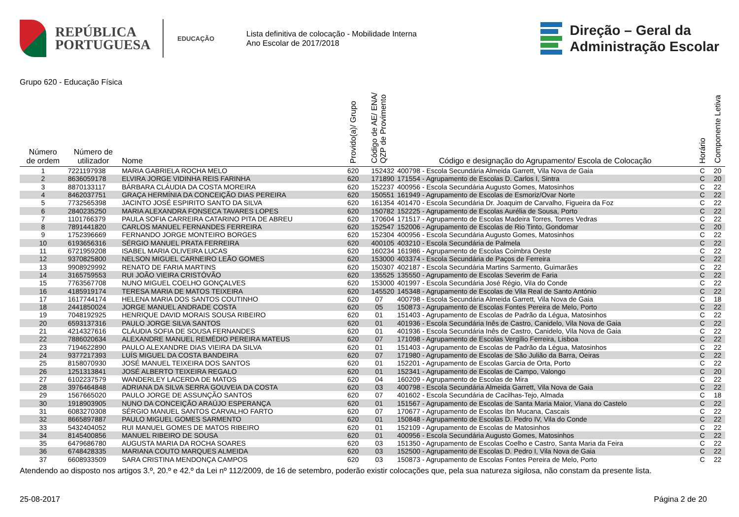REPÚBLICA
PORTUGUESA
EDUCAÇÃO
Lista definitiva de colocação - Mobilidade Interna
Ano Escolar de 2017/2018
Direção – Geral da
Administração Escolar
Grupo 620 - Educação Física
| Número de ordem | Número de utilizador | Nome | Provido(a)/ Grupo | Código de AE/ ENA/ QZP de Provimento | Código e designação do Agrupamento/ Escola de Colocação | Horário | Componente Letiva |
| --- | --- | --- | --- | --- | --- | --- | --- |
| 1 | 7221197938 | MARIA GABRIELA ROCHA MELO | 620 | 152432 | 400798 - Escola Secundária Almeida Garrett, Vila Nova de Gaia | C | 20 |
| 2 | 8636059178 | ELVIRA JORGE VIDINHA REIS FARINHA | 620 | 171890 | 171554 - Agrupamento de Escolas D. Carlos I, Sintra | C | 20 |
| 3 | 8870133117 | BÁRBARA CLÁUDIA DA COSTA MOREIRA | 620 | 152237 | 400956 - Escola Secundária Augusto Gomes, Matosinhos | C | 22 |
| 4 | 8462037751 | GRAÇA HERMÍNIA DA CONCEIÇÃO DIAS PEREIRA | 620 | 150551 | 161949 - Agrupamento de Escolas de Esmoriz/Ovar Norte | C | 22 |
| 5 | 7732565398 | JACINTO JOSÉ ESPIRITO SANTO DA SILVA | 620 | 161354 | 401470 - Escola Secundária Dr. Joaquim de Carvalho, Figueira da Foz | C | 22 |
| 6 | 2840235250 | MARIA ALEXANDRA FONSECA TAVARES LOPES | 620 | 150782 | 152225 - Agrupamento de Escolas Aurélia de Sousa, Porto | C | 22 |
| 7 | 1101766379 | PAULA SOFIA CARREIRA CATARINO PITA DE ABREU | 620 | 170604 | 171517 - Agrupamento de Escolas Madeira Torres, Torres Vedras | C | 22 |
| 8 | 7891441820 | CARLOS MANUEL FERNANDES FERREIRA | 620 | 152547 | 152006 - Agrupamento de Escolas de Rio Tinto, Gondomar | C | 20 |
| 9 | 1752396669 | FERNANDO JORGE MONTEIRO BORGES | 620 | 152304 | 400956 - Escola Secundária Augusto Gomes, Matosinhos | C | 22 |
| 10 | 6193656316 | SÉRGIO MANUEL PRATA FERREIRA | 620 | 400105 | 403210 - Escola Secundária de Palmela | C | 22 |
| 11 | 6721959208 | ISABEL MARIA OLIVEIRA LUCAS | 620 | 160234 | 161986 - Agrupamento de Escolas Coimbra Oeste | C | 22 |
| 12 | 9370825800 | NELSON MIGUEL CARNEIRO LEÃO GOMES | 620 | 153000 | 403374 - Escola Secundária de Paços de Ferreira | C | 22 |
| 13 | 9908929992 | RENATO DE FARIA MARTINS | 620 | 150307 | 402187 - Escola Secundária Martins Sarmento, Guimarães | C | 22 |
| 14 | 3165759553 | RUI JOÃO VIEIRA CRISTÓVÃO | 620 | 135525 | 135550 - Agrupamento de Escolas Severim de Faria | C | 22 |
| 15 | 7763567708 | NUNO MIGUEL COELHO GONÇALVES | 620 | 153000 | 401997 - Escola Secundária José Régio, Vila do Conde | C | 22 |
| 16 | 4185919174 | TERESA MARIA DE MATOS TEIXEIRA | 620 | 145520 | 145348 - Agrupamento de Escolas de Vila Real de Santo António | C | 22 |
| 17 | 1617744174 | HELENA MARIA DOS SANTOS COUTINHO | 620 | 07 | 400798 - Escola Secundária Almeida Garrett, Vila Nova de Gaia | C | 18 |
| 18 | 2441850024 | JORGE MANUEL ANDRADE COSTA | 620 | 05 | 150873 - Agrupamento de Escolas Fontes Pereira de Melo, Porto | C | 22 |
| 19 | 7048192925 | HENRIQUE DAVID MORAIS SOUSA RIBEIRO | 620 | 01 | 151403 - Agrupamento de Escolas de Padrão da Légua, Matosinhos | C | 22 |
| 20 | 6593137316 | PAULO JORGE SILVA SANTOS | 620 | 01 | 401936 - Escola Secundária Inês de Castro, Canidelo, Vila Nova de Gaia | C | 22 |
| 21 | 4214327616 | CLÁUDIA SOFIA DE SOUSA FERNANDES | 620 | 01 | 401936 - Escola Secundária Inês de Castro, Canidelo, Vila Nova de Gaia | C | 22 |
| 22 | 7886020634 | ALEXANDRE MANUEL REMÉDIO PEREIRA MATEUS | 620 | 07 | 171098 - Agrupamento de Escolas Vergílio Ferreira, Lisboa | C | 22 |
| 23 | 7194622890 | PAULO ALEXANDRE DIAS VIEIRA DA SILVA | 620 | 01 | 151403 - Agrupamento de Escolas de Padrão da Légua, Matosinhos | C | 22 |
| 24 | 9377217393 | LUÍS MIGUEL DA COSTA BANDEIRA | 620 | 07 | 171980 - Agrupamento de Escolas de São Julião da Barra, Oeiras | C | 22 |
| 25 | 8158070930 | JOSÉ MANUEL TEIXEIRA DOS SANTOS | 620 | 01 | 152201 - Agrupamento de Escolas Garcia de Orta, Porto | C | 22 |
| 26 | 1251313841 | JOSÉ ALBERTO TEIXEIRA REGALO | 620 | 01 | 152341 - Agrupamento de Escolas de Campo, Valongo | C | 20 |
| 27 | 6102237579 | WANDERLEY LACERDA DE MATOS | 620 | 04 | 160209 - Agrupamento de Escolas de Mira | C | 22 |
| 28 | 3976464848 | ADRIANA DA SILVA SERRA GOUVEIA DA COSTA | 620 | 03 | 400798 - Escola Secundária Almeida Garrett, Vila Nova de Gaia | C | 22 |
| 29 | 1567665020 | PAULO JORGE DE ASSUNÇÃO SANTOS | 620 | 07 | 401602 - Escola Secundária de Cacilhas-Tejo, Almada | C | 18 |
| 30 | 1918903905 | NUNO DA CONCEIÇÃO ARAÚJO ESPERANÇA | 620 | 01 | 151567 - Agrupamento de Escolas de Santa Maria Maior, Viana do Castelo | C | 22 |
| 31 | 6083270308 | SÉRGIO MANUEL SANTOS CARVALHO FARTO | 620 | 07 | 170677 - Agrupamento de Escolas Ibn Mucana, Cascais | C | 22 |
| 32 | 8665897887 | PAULO MIGUEL GOMES SARMENTO | 620 | 01 | 150848 - Agrupamento de Escolas D. Pedro IV, Vila do Conde | C | 22 |
| 33 | 5432404052 | RUI MANUEL GOMES DE MATOS RIBEIRO | 620 | 01 | 152109 - Agrupamento de Escolas de Matosinhos | C | 22 |
| 34 | 8145400856 | MANUEL RIBEIRO DE SOUSA | 620 | 01 | 400956 - Escola Secundária Augusto Gomes, Matosinhos | C | 22 |
| 35 | 6479686780 | AUGUSTA MARIA DA ROCHA SOARES | 620 | 03 | 151350 - Agrupamento de Escolas Coelho e Castro, Santa Maria da Feira | C | 22 |
| 36 | 6748428335 | MARIANA COUTO MARQUES ALMEIDA | 620 | 03 | 152500 - Agrupamento de Escolas D. Pedro I, Vila Nova de Gaia | C | 22 |
| 37 | 6608933509 | SARA CRISTINA MENDONÇA CAMPOS | 620 | 03 | 150873 - Agrupamento de Escolas Fontes Pereira de Melo, Porto | C | 22 |
Atendendo ao disposto nos artigos 3.º, 20.º e 42.º da Lei nº 112/2009, de 16 de setembro, poderão existir colocações que, pela sua natureza sigilosa, não constam da presente lista.
25-08-2017 Página 2 de 20